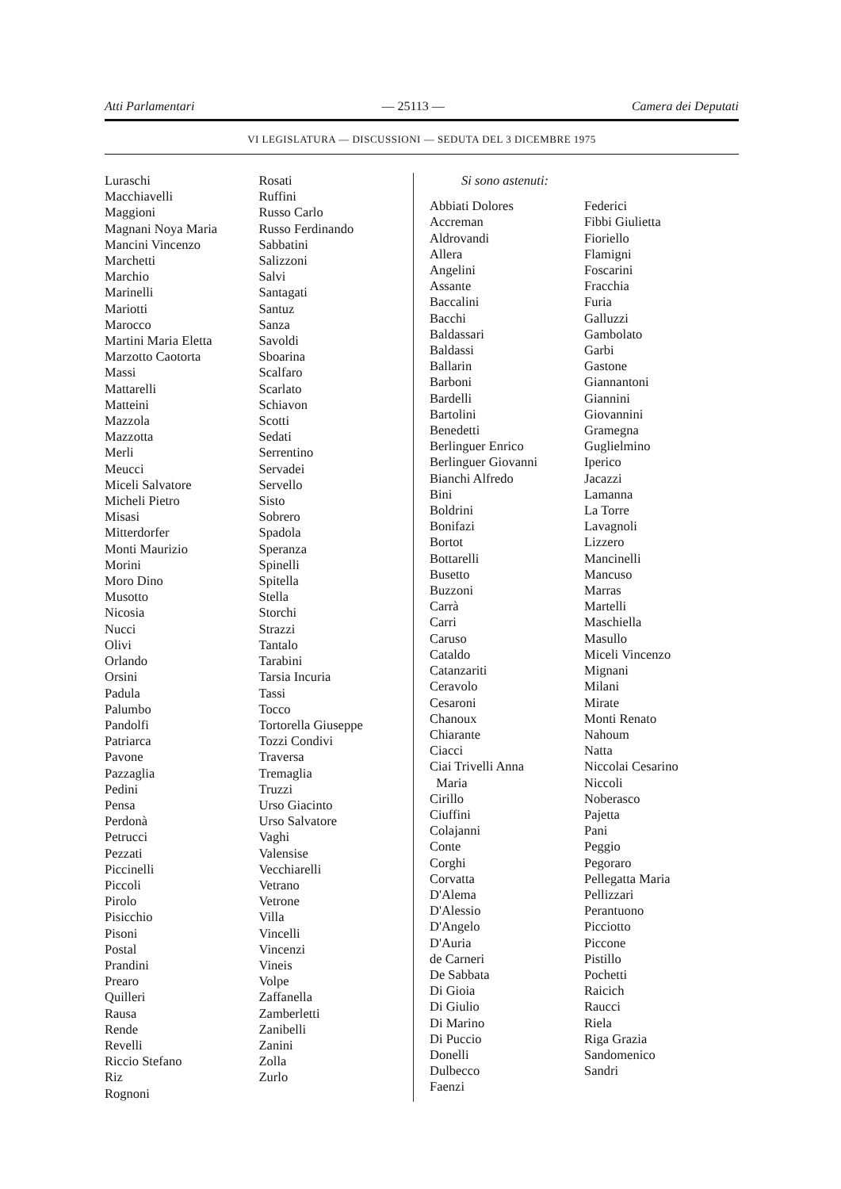Atti Parlamentari — 25113 — Camera dei Deputati
VI LEGISLATURA — DISCUSSIONI — SEDUTA DEL 3 DICEMBRE 1975
Luraschi
Macchiavelli
Maggioni
Magnani Noya Maria
Mancini Vincenzo
Marchetti
Marchio
Marinelli
Mariotti
Marocco
Martini Maria Eletta
Marzotto Caotorta
Massi
Mattarelli
Matteini
Mazzola
Mazzotta
Merli
Meucci
Miceli Salvatore
Micheli Pietro
Misasi
Mitterdorfer
Monti Maurizio
Morini
Moro Dino
Musotto
Nicosia
Nucci
Olivi
Orlando
Orsini
Padula
Palumbo
Pandolfi
Patriarca
Pavone
Pazzaglia
Pedini
Pensa
Perdonà
Petrucci
Pezzati
Piccinelli
Piccoli
Pirolo
Pisicchio
Pisoni
Postal
Prandini
Prearo
Quilleri
Rausa
Rende
Revelli
Riccio Stefano
Riz
Rognoni
Rosati
Ruffini
Russo Carlo
Russo Ferdinando
Sabbatini
Salizzoni
Salvi
Santagati
Santuz
Sanza
Savoldi
Sboarina
Scalfaro
Scarlato
Schiavon
Scotti
Sedati
Serrentino
Servadei
Servello
Sisto
Sobrero
Spadola
Speranza
Spinelli
Spitella
Stella
Storchi
Strazzi
Tantalo
Tarabini
Tarsia Incuria
Tassi
Tocco
Tortorella Giuseppe
Tozzi Condivi
Traversa
Tremaglia
Truzzi
Urso Giacinto
Urso Salvatore
Vaghi
Valensise
Vecchiarelli
Vetrano
Vetrone
Villa
Vincelli
Vincenzi
Vineis
Volpe
Zaffanella
Zamberletti
Zanibelli
Zanini
Zolla
Zurlo
Si sono astenuti:
Abbiati Dolores
Accreman
Aldrovandi
Allera
Angelini
Assante
Baccalini
Bacchi
Baldassari
Baldassi
Ballarin
Barboni
Bardelli
Bartolini
Benedetti
Berlinguer Enrico
Berlinguer Giovanni
Bianchi Alfredo
Bini
Boldrini
Bonifazi
Bortot
Bottarelli
Busetto
Buzzoni
Carrà
Carri
Caruso
Cataldo
Catanzariti
Ceravolo
Cesaroni
Chanoux
Chiarante
Ciacci
Ciai Trivelli Anna
Maria
Cirillo
Ciuffini
Colajanni
Conte
Corghi
Corvatta
D'Alema
D'Alessio
D'Angelo
D'Auria
de Carneri
De Sabbata
Di Gioia
Di Giulio
Di Marino
Di Puccio
Donelli
Dulbecco
Faenzi
Federici
Fibbi Giulietta
Fioriello
Flamigni
Foscarini
Fracchia
Furia
Galluzzi
Gambolato
Garbi
Gastone
Giannantoni
Giannini
Giovannini
Gramegna
Guglielmino
Iperico
Jacazzi
Lamanna
La Torre
Lavagnoli
Lizzero
Mancinelli
Mancuso
Marras
Martelli
Maschiella
Masullo
Miceli Vincenzo
Mignani
Milani
Mirate
Monti Renato
Nahoum
Natta
Niccolai Cesarino
Niccoli
Noberasco
Pajetta
Pani
Peggio
Pegoraro
Pellegatta Maria
Pellizzari
Perantuono
Picciotto
Piccone
Pistillo
Pochetti
Raicich
Raucci
Riela
Riga Grazia
Sandomenico
Sandri